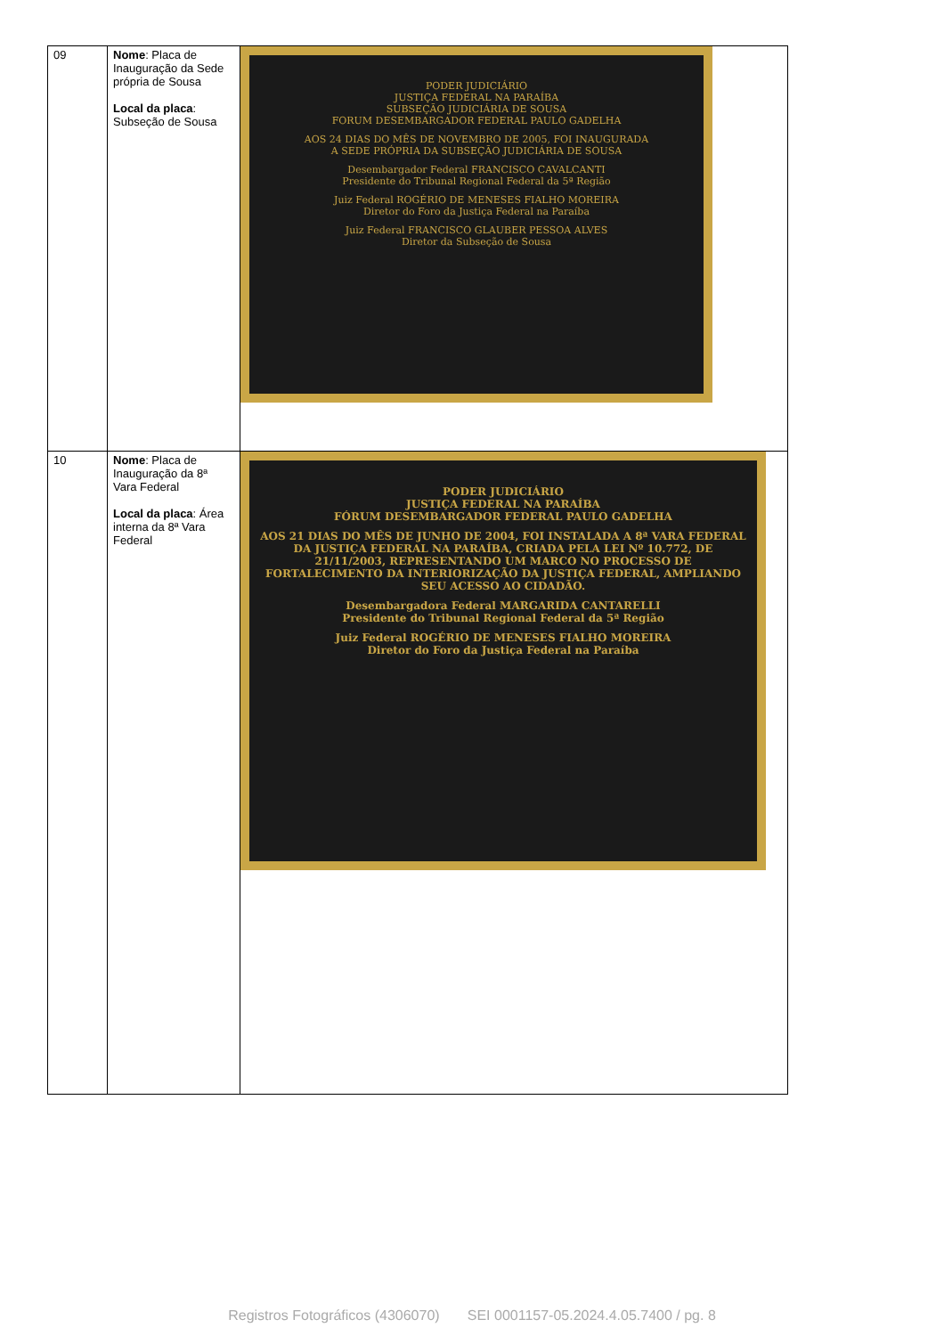| 09 | Nome : Placa de Inauguração da Sede própria de Sousa Local da placa : Subseção de Sousa | PODER JUDICIÁRIO JUSTIÇA FEDERAL NA PARAÍBA SUBSEÇÃO JUDICIÁRIA DE SOUSA FORUM DESEMBARGADOR FEDERAL PAULO GADELHA AOS 24 DIAS DO MÊS DE NOVEMBRO DE 2005, FOI INAUGURADA A SEDE PRÓPRIA DA SUBSEÇÃO JUDICIÁRIA DE SOUSA Desembargador Federal FRANCISCO CAVALCANTI Presidente do Tribunal Regional Federal da 5ª Região Juiz Federal ROGÉRIO DE MENESES FIALHO MOREIRA Diretor do Foro da Justiça Federal na Paraíba Juiz Federal FRANCISCO GLAUBER PESSOA ALVES Diretor da Subseção de Sousa |
| 10 | Nome : Placa de Inauguração da 8ª Vara Federal Local da placa : Área interna da 8ª Vara Federal | PODER JUDICIÁRIO JUSTIÇA FEDERAL NA PARAÍBA FÓRUM DESEMBARGADOR FEDERAL PAULO GADELHA AOS 21 DIAS DO MÊS DE JUNHO DE 2004, FOI INSTALADA A 8ª VARA FEDERAL DA JUSTIÇA FEDERAL NA PARAÍBA, CRIADA PELA LEI Nº 10.772, DE 21/11/2003, REPRESENTANDO UM MARCO NO PROCESSO DE FORTALECIMENTO DA INTERIORIZAÇÃO DA JUSTIÇA FEDERAL, AMPLIANDO SEU ACESSO AO CIDADÃO. Desembargadora Federal MARGARIDA CANTARELLI Presidente do Tribunal Regional Federal da 5ª Região Juiz Federal ROGÉRIO DE MENESES FIALHO MOREIRA Diretor do Foro da Justiça Federal na Paraíba |
Registros Fotográficos (4306070) SEI 0001157-05.2024.4.05.7400 / pg. 8